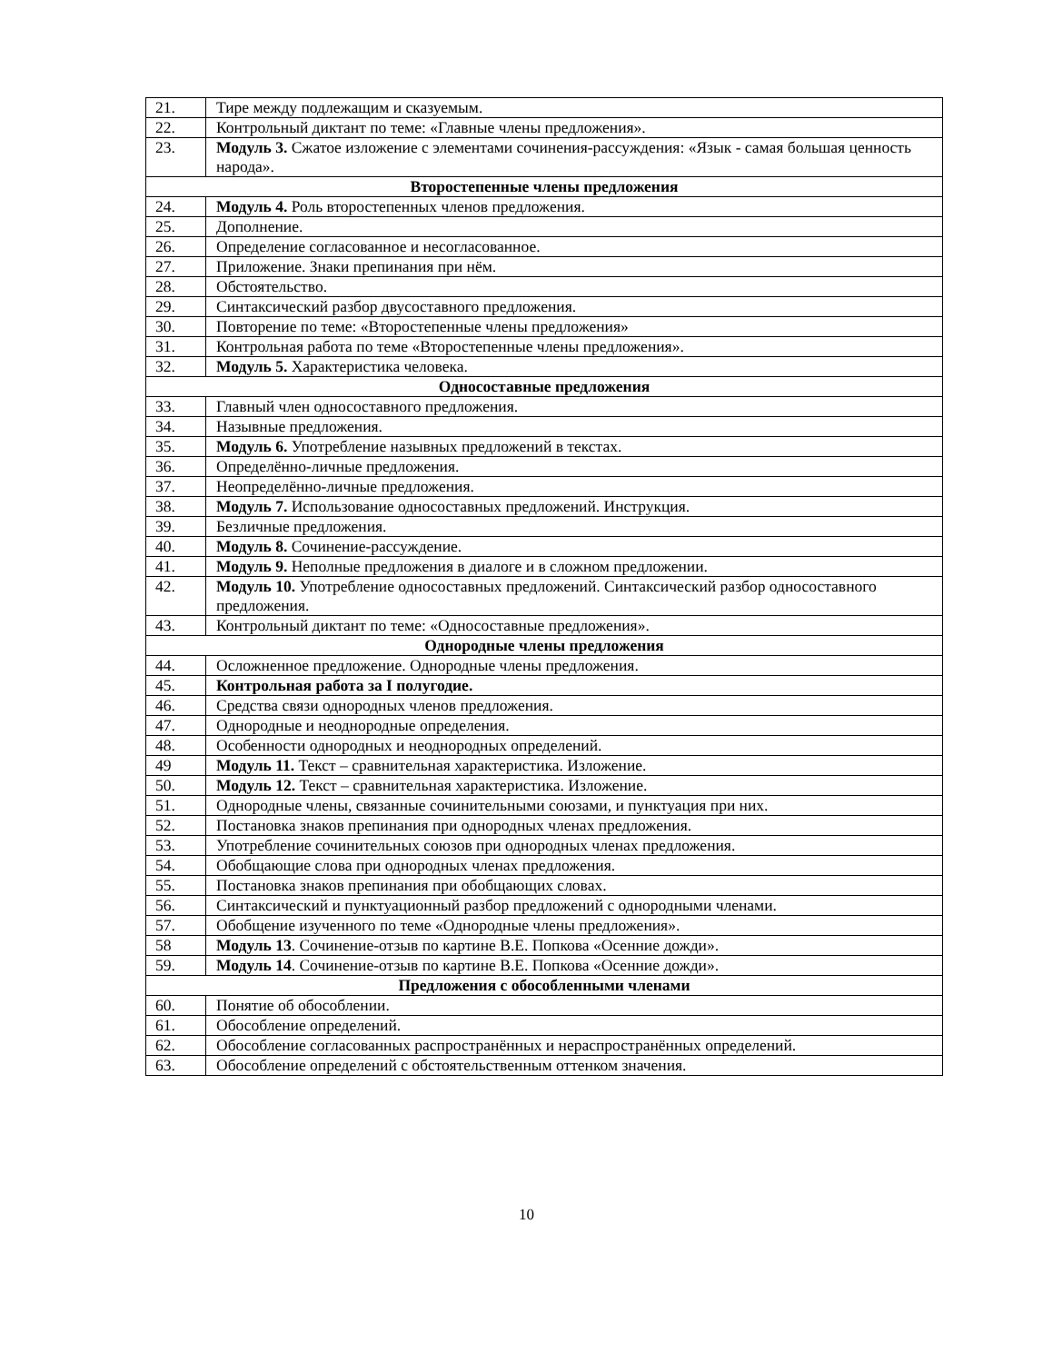| 21. | Тире между подлежащим и сказуемым. |
| 22. | Контрольный диктант по теме: «Главные члены предложения». |
| 23. | Модуль 3. Сжатое изложение с элементами сочинения-рассуждения: «Язык - самая большая ценность народа». |
| Второстепенные члены предложения | |
| 24. | Модуль 4. Роль второстепенных членов предложения. |
| 25. | Дополнение. |
| 26. | Определение согласованное и несогласованное. |
| 27. | Приложение. Знаки препинания при нём. |
| 28. | Обстоятельство. |
| 29. | Синтаксический разбор двусоставного предложения. |
| 30. | Повторение по теме: «Второстепенные члены предложения» |
| 31. | Контрольная работа по теме «Второстепенные члены предложения». |
| 32. | Модуль 5. Характеристика человека. |
| Односоставные предложения | |
| 33. | Главный член односоставного предложения. |
| 34. | Назывные предложения. |
| 35. | Модуль 6. Употребление назывных предложений в текстах. |
| 36. | Определённо-личные предложения. |
| 37. | Неопределённо-личные предложения. |
| 38. | Модуль 7. Использование односоставных предложений. Инструкция. |
| 39. | Безличные предложения. |
| 40. | Модуль 8. Сочинение-рассуждение. |
| 41. | Модуль 9. Неполные предложения в диалоге и в сложном предложении. |
| 42. | Модуль 10. Употребление односоставных предложений. Синтаксический разбор односоставного предложения. |
| 43. | Контрольный диктант по теме: «Односоставные предложения». |
| Однородные члены предложения | |
| 44. | Осложненное предложение. Однородные члены предложения. |
| 45. | Контрольная работа за I полугодие. |
| 46. | Средства связи однородных членов предложения. |
| 47. | Однородные и неоднородные определения. |
| 48. | Особенности однородных и неоднородных определений. |
| 49 | Модуль 11. Текст – сравнительная характеристика. Изложение. |
| 50. | Модуль 12. Текст – сравнительная характеристика. Изложение. |
| 51. | Однородные члены, связанные сочинительными союзами, и пунктуация при них. |
| 52. | Постановка знаков препинания при однородных членах предложения. |
| 53. | Употребление сочинительных союзов при однородных членах предложения. |
| 54. | Обобщающие слова при однородных членах предложения. |
| 55. | Постановка знаков препинания при обобщающих словах. |
| 56. | Синтаксический и пунктуационный разбор предложений с однородными членами. |
| 57. | Обобщение изученного по теме «Однородные члены предложения». |
| 58 | Модуль 13 . Сочинение-отзыв по картине В.Е. Попкова «Осенние дожди». |
| 59. | Модуль 14 . Сочинение-отзыв по картине В.Е. Попкова «Осенние дожди». |
| Предложения с обособленными членами | |
| 60. | Понятие об обособлении. |
| 61. | Обособление определений. |
| 62. | Обособление согласованных распространённых и нераспространённых определений. |
| 63. | Обособление определений с обстоятельственным оттенком значения. |
10